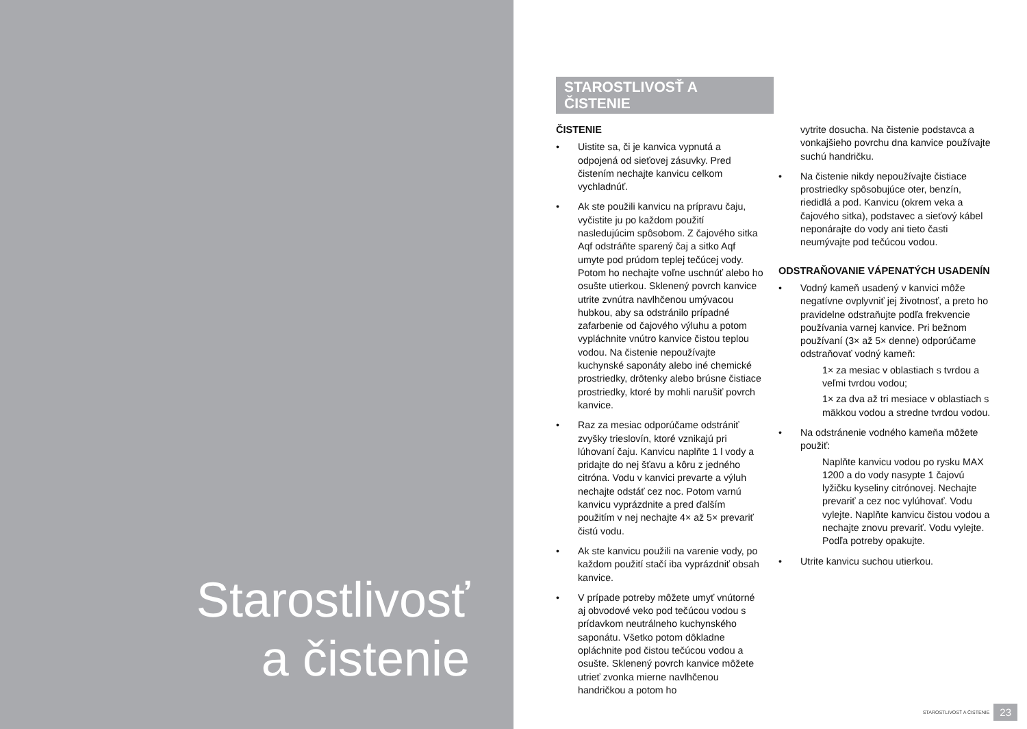Starostlivosť
a čistenie
STAROSTLIVOSŤ A ČISTENIE
ČISTENIE
• Uistite sa, či je kanvica vypnutá a odpojená od sieťovej zásuvky. Pred čistením nechajte kanvicu celkom vychladnúť.
• Ak ste použili kanvicu na prípravu čaju, vyčistite ju po každom použití nasledujúcim spôsobom. Z čajového sitka Aqf odstráňte sparený čaj a sitko Aqf umyte pod prúdom teplej tečúcej vody. Potom ho nechajte voľne uschnúť alebo ho osušte utierkou. Sklenený povrch kanvice utrite zvnútra navlhčenou umývacou hubkou, aby sa odstránilo prípadné zafarbenie od čajového výluhu a potom vypláchnite vnútro kanvice čistou teplou vodou. Na čistenie nepoužívajte kuchynské saponáty alebo iné chemické prostriedky, drôtenky alebo brúsne čistiace prostriedky, ktoré by mohli narušiť povrch kanvice.
• Raz za mesiac odporúčame odstrániť zvyšky trieslovín, ktoré vznikajú pri lúhovaní čaju. Kanvicu naplňte 1 l vody a pridajte do nej šťavu a kôru z jedného citróna. Vodu v kanvici prevarte a výluh nechajte odstáť cez noc. Potom varnú kanvicu vyprázdnite a pred ďalším použitím v nej nechajte 4× až 5× prevariť čistú vodu.
• Ak ste kanvicu použili na varenie vody, po každom použití stačí iba vyprázdniť obsah kanvice.
• V prípade potreby môžete umyť vnútorné aj obvodové veko pod tečúcou vodou s prídavkom neutrálneho kuchynského saponátu. Všetko potom dôkladne opláchnite pod čistou tečúcou vodou a osušte. Sklenený povrch kanvice môžete utrieť zvonka mierne navlhčenou handričkou a potom ho
vytrite dosucha. Na čistenie podstavca a vonkajšieho povrchu dna kanvice používajte suchú handričku.
• Na čistenie nikdy nepoužívajte čistiace prostriedky spôsobujúce oter, benzín, riedidlá a pod. Kanvicu (okrem veka a čajového sitka), podstavec a sieťový kábel neponárajte do vody ani tieto časti neumývajte pod tečúcou vodou.
ODSTRAŇOVANIE VÁPENATÝCH USADENÍN
• Vodný kameň usadený v kanvici môže negatívne ovplyvniť jej životnosť, a preto ho pravidelne odstraňujte podľa frekvencie používania varnej kanvice. Pri bežnom používaní (3× až 5× denne) odporúčame odstraňovať vodný kameň:
1× za mesiac v oblastiach s tvrdou a veľmi tvrdou vodou;
1× za dva až tri mesiace v oblastiach s mäkkou vodou a stredne tvrdou vodou.
• Na odstránenie vodného kameňa môžete použiť:
Naplňte kanvicu vodou po rysku MAX 1200 a do vody nasypte 1 čajovú lyžičku kyseliny citrónovej. Nechajte prevariť a cez noc vylúhovať. Vodu vylejte. Naplňte kanvicu čistou vodou a nechajte znovu prevariť. Vodu vylejte. Podľa potreby opakujte.
• Utrite kanvicu suchou utierkou.
STAROSTLIVOSŤ A ČISTENIE 23